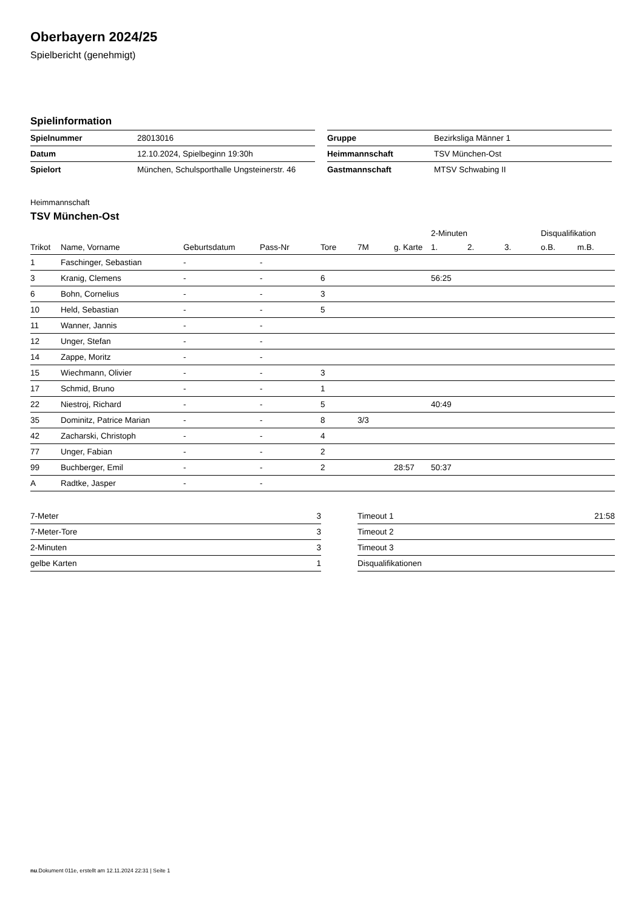Oberbayern 2024/25
Spielbericht (genehmigt)
Spielinformation
| Spielnummer | 28013016 |
| Datum | 12.10.2024, Spielbeginn 19:30h |
| Spielort | München, Schulsporthalle Ungsteinerstr. 46 |
| Gruppe | Bezirksliga Männer 1 |
| Heimmannschaft | TSV München-Ost |
| Gastmannschaft | MTSV Schwabing II |
Heimmannschaft
TSV München-Ost
| | | | | | | | 2-Minuten | | | Disqualifikation | |
| --- | --- | --- | --- | --- | --- | --- | --- | --- | --- | --- | --- |
| Trikot | Name, Vorname | Geburtsdatum | Pass-Nr | Tore | 7M | g. Karte | 1. | 2. | 3. | o.B. | m.B. |
| 1 | Faschinger, Sebastian | - | - | | | | | | | | |
| 3 | Kranig, Clemens | - | - | 6 | | | 56:25 | | | | |
| 6 | Bohn, Cornelius | - | - | 3 | | | | | | | |
| 10 | Held, Sebastian | - | - | 5 | | | | | | | |
| 11 | Wanner, Jannis | - | - | | | | | | | | |
| 12 | Unger, Stefan | - | - | | | | | | | | |
| 14 | Zappe, Moritz | - | - | | | | | | | | |
| 15 | Wiechmann, Olivier | - | - | 3 | | | | | | | |
| 17 | Schmid, Bruno | - | - | 1 | | | | | | | |
| 22 | Niestroj, Richard | - | - | 5 | | | 40:49 | | | | |
| 35 | Dominitz, Patrice Marian | - | - | 8 | 3/3 | | | | | | |
| 42 | Zacharski, Christoph | - | - | 4 | | | | | | | |
| 77 | Unger, Fabian | - | - | 2 | | | | | | | |
| 99 | Buchberger, Emil | - | - | 2 | | 28:57 | 50:37 | | | | |
| A | Radtke, Jasper | - | - | | | | | | | | |
| 7-Meter | 3 |
| 7-Meter-Tore | 3 |
| 2-Minuten | 3 |
| gelbe Karten | 1 |
| Timeout 1 | 21:58 |
| Timeout 2 | |
| Timeout 3 | |
| Disqualifikationen | |
nu.Dokument 011e, erstellt am 12.11.2024 22:31 | Seite 1